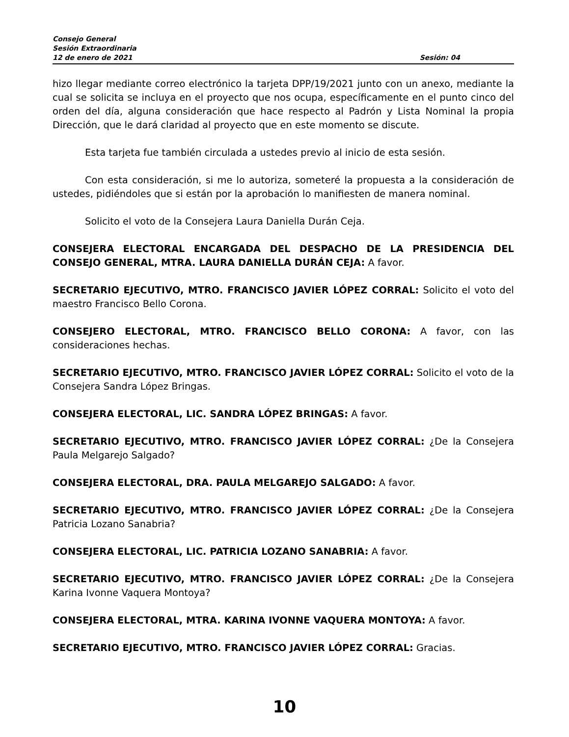Consejo General
Sesión Extraordinaria
12 de enero de 2021 Sesión: 04
hizo llegar mediante correo electrónico la tarjeta DPP/19/2021 junto con un anexo, mediante la cual se solicita se incluya en el proyecto que nos ocupa, específicamente en el punto cinco del orden del día, alguna consideración que hace respecto al Padrón y Lista Nominal la propia Dirección, que le dará claridad al proyecto que en este momento se discute.
Esta tarjeta fue también circulada a ustedes previo al inicio de esta sesión.
Con esta consideración, si me lo autoriza, someteré la propuesta a la consideración de ustedes, pidiéndoles que si están por la aprobación lo manifiesten de manera nominal.
Solicito el voto de la Consejera Laura Daniella Durán Ceja.
CONSEJERA ELECTORAL ENCARGADA DEL DESPACHO DE LA PRESIDENCIA DEL CONSEJO GENERAL, MTRA. LAURA DANIELLA DURÁN CEJA: A favor.
SECRETARIO EJECUTIVO, MTRO. FRANCISCO JAVIER LÓPEZ CORRAL: Solicito el voto del maestro Francisco Bello Corona.
CONSEJERO ELECTORAL, MTRO. FRANCISCO BELLO CORONA: A favor, con las consideraciones hechas.
SECRETARIO EJECUTIVO, MTRO. FRANCISCO JAVIER LÓPEZ CORRAL: Solicito el voto de la Consejera Sandra López Bringas.
CONSEJERA ELECTORAL, LIC. SANDRA LÓPEZ BRINGAS: A favor.
SECRETARIO EJECUTIVO, MTRO. FRANCISCO JAVIER LÓPEZ CORRAL: ¿De la Consejera Paula Melgarejo Salgado?
CONSEJERA ELECTORAL, DRA. PAULA MELGAREJO SALGADO: A favor.
SECRETARIO EJECUTIVO, MTRO. FRANCISCO JAVIER LÓPEZ CORRAL: ¿De la Consejera Patricia Lozano Sanabria?
CONSEJERA ELECTORAL, LIC. PATRICIA LOZANO SANABRIA: A favor.
SECRETARIO EJECUTIVO, MTRO. FRANCISCO JAVIER LÓPEZ CORRAL: ¿De la Consejera Karina Ivonne Vaquera Montoya?
CONSEJERA ELECTORAL, MTRA. KARINA IVONNE VAQUERA MONTOYA: A favor.
SECRETARIO EJECUTIVO, MTRO. FRANCISCO JAVIER LÓPEZ CORRAL: Gracias.
10